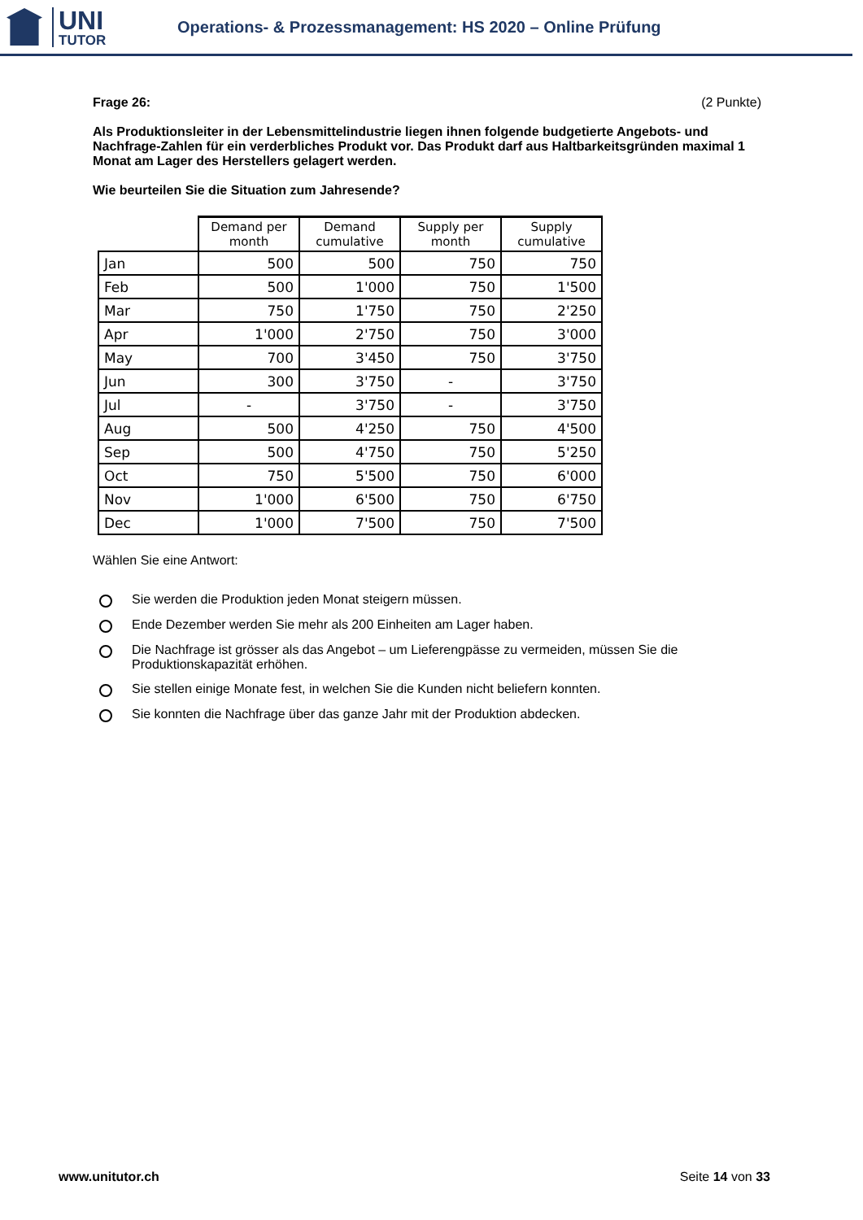UNI
TUTOR
Operations- & Prozessmanagement: HS 2020 – Online Prüfung
Frage 26: (2 Punkte)
Als Produktionsleiter in der Lebensmittelindustrie liegen ihnen folgende budgetierte Angebots- und Nachfrage-Zahlen für ein verderbliches Produkt vor. Das Produkt darf aus Haltbarkeitsgründen maximal 1 Monat am Lager des Herstellers gelagert werden.
Wie beurteilen Sie die Situation zum Jahresende?
| | Demand per month | Demand cumulative | Supply per month | Supply cumulative |
| --- | --- | --- | --- | --- |
| Jan | 500 | 500 | 750 | 750 |
| Feb | 500 | 1'000 | 750 | 1'500 |
| Mar | 750 | 1'750 | 750 | 2'250 |
| Apr | 1'000 | 2'750 | 750 | 3'000 |
| May | 700 | 3'450 | 750 | 3'750 |
| Jun | 300 | 3'750 | - | 3'750 |
| Jul | - | 3'750 | - | 3'750 |
| Aug | 500 | 4'250 | 750 | 4'500 |
| Sep | 500 | 4'750 | 750 | 5'250 |
| Oct | 750 | 5'500 | 750 | 6'000 |
| Nov | 1'000 | 6'500 | 750 | 6'750 |
| Dec | 1'000 | 7'500 | 750 | 7'500 |
Wählen Sie eine Antwort:
Sie werden die Produktion jeden Monat steigern müssen.
Ende Dezember werden Sie mehr als 200 Einheiten am Lager haben.
Die Nachfrage ist grösser als das Angebot – um Lieferengpässe zu vermeiden, müssen Sie die Produktionskapazität erhöhen.
Sie stellen einige Monate fest, in welchen Sie die Kunden nicht beliefern konnten.
Sie konnten die Nachfrage über das ganze Jahr mit der Produktion abdecken.
www.unitutor.ch Seite 14 von 33